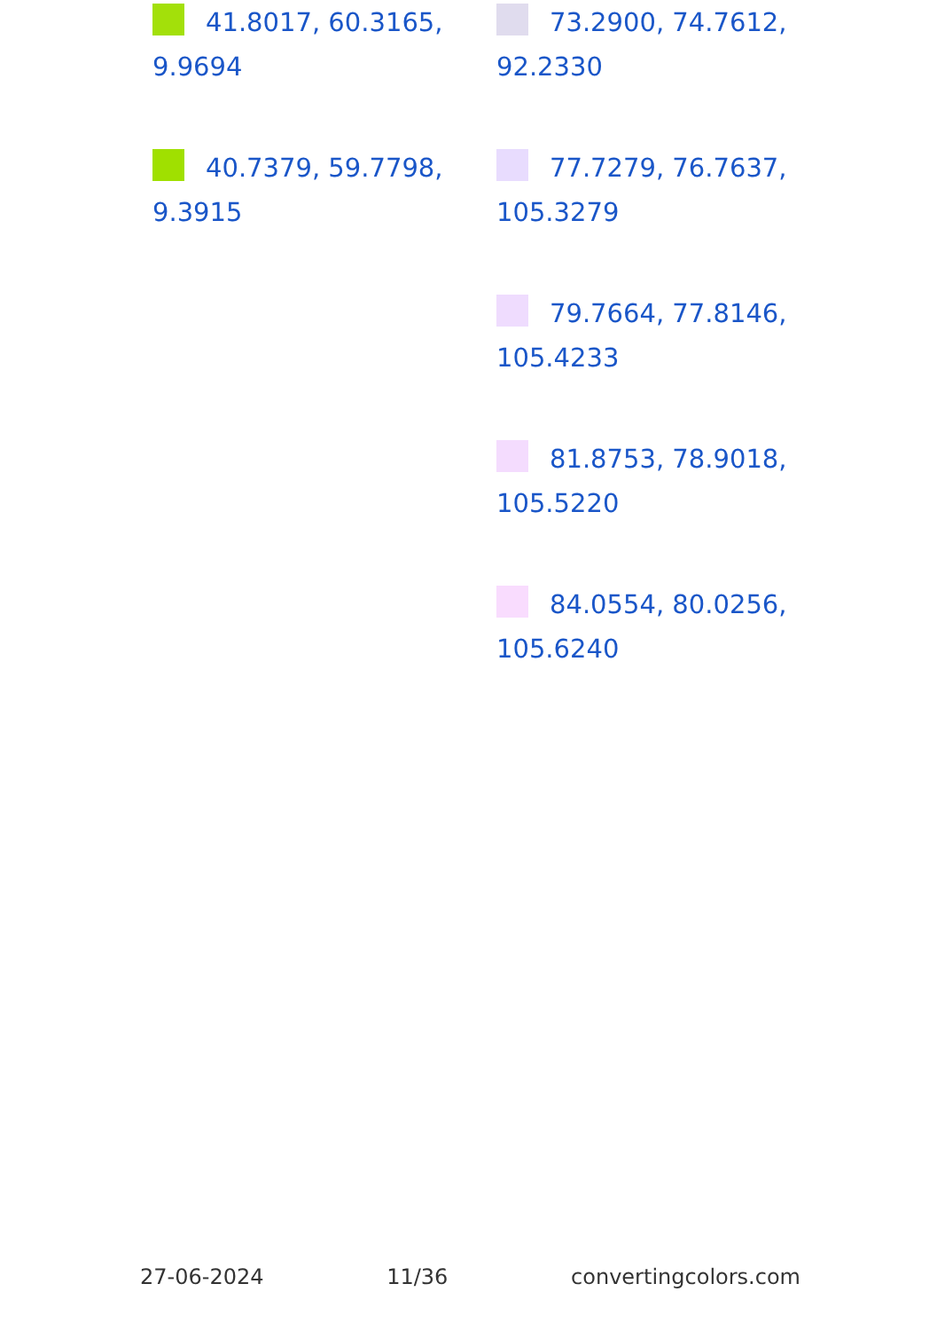41.8017, 60.3165, 9.9694
40.7379, 59.7798, 9.3915
73.2900, 74.7612, 92.2330
77.7279, 76.7637, 105.3279
79.7664, 77.8146, 105.4233
81.8753, 78.9018, 105.5220
84.0554, 80.0256, 105.6240
27-06-2024 11/36 convertingcolors.com